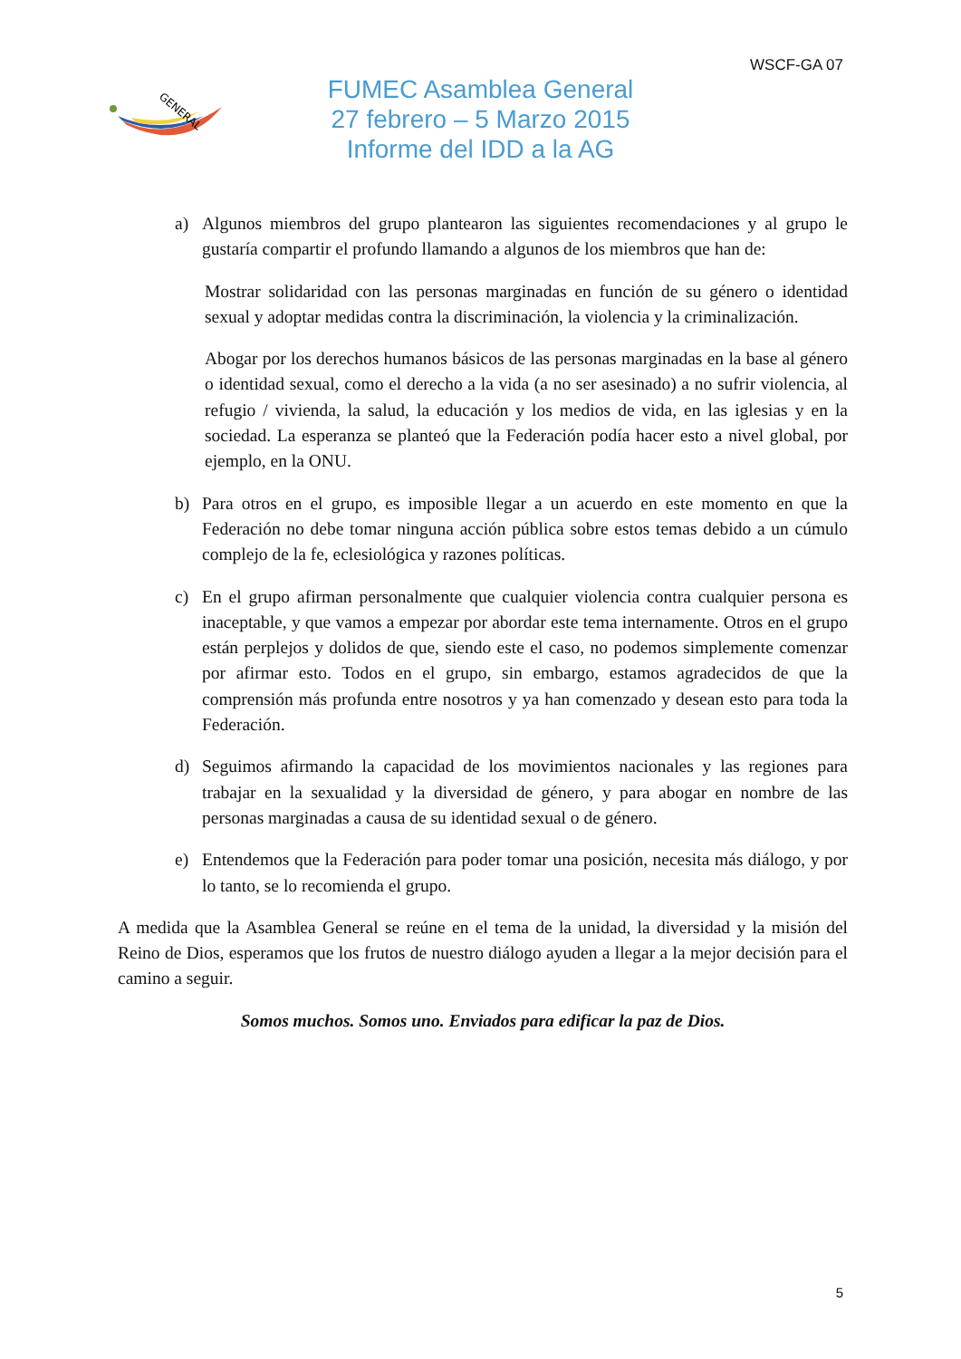WSCF-GA 07
GENERAL
FUMEC Asamblea General
27 febrero – 5 Marzo 2015
Informe del IDD a la AG
a) Algunos miembros del grupo plantearon las siguientes recomendaciones y al grupo le gustaría compartir el profundo llamando a algunos de los miembros que han de:
Mostrar solidaridad con las personas marginadas en función de su género o identidad sexual y adoptar medidas contra la discriminación, la violencia y la criminalización.
Abogar por los derechos humanos básicos de las personas marginadas en la base al género o identidad sexual, como el derecho a la vida (a no ser asesinado) a no sufrir violencia, al refugio / vivienda, la salud, la educación y los medios de vida, en las iglesias y en la sociedad. La esperanza se planteó que la Federación podía hacer esto a nivel global, por ejemplo, en la ONU.
b) Para otros en el grupo, es imposible llegar a un acuerdo en este momento en que la Federación no debe tomar ninguna acción pública sobre estos temas debido a un cúmulo complejo de la fe, eclesiológica y razones políticas.
c) En el grupo afirman personalmente que cualquier violencia contra cualquier persona es inaceptable, y que vamos a empezar por abordar este tema internamente. Otros en el grupo están perplejos y dolidos de que, siendo este el caso, no podemos simplemente comenzar por afirmar esto. Todos en el grupo, sin embargo, estamos agradecidos de que la comprensión más profunda entre nosotros y ya han comenzado y desean esto para toda la Federación.
d) Seguimos afirmando la capacidad de los movimientos nacionales y las regiones para trabajar en la sexualidad y la diversidad de género, y para abogar en nombre de las personas marginadas a causa de su identidad sexual o de género.
e) Entendemos que la Federación para poder tomar una posición, necesita más diálogo, y por lo tanto, se lo recomienda el grupo.
A medida que la Asamblea General se reúne en el tema de la unidad, la diversidad y la misión del Reino de Dios, esperamos que los frutos de nuestro diálogo ayuden a llegar a la mejor decisión para el camino a seguir.
Somos muchos. Somos uno. Enviados para edificar la paz de Dios.
5